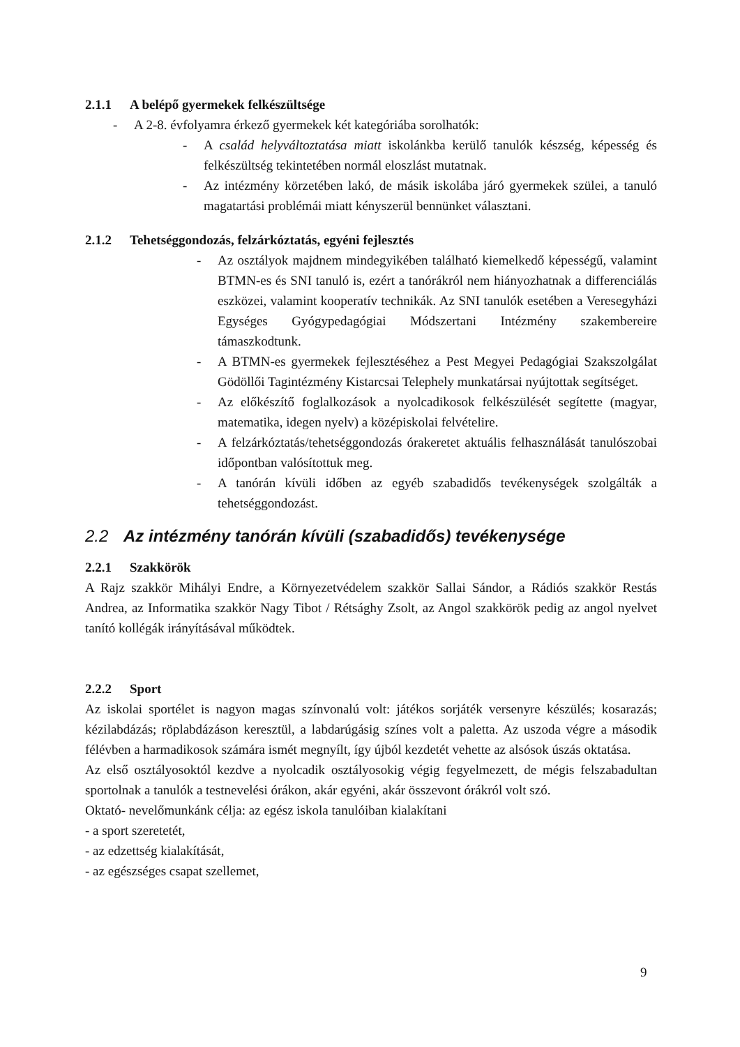2.1.1 A belépő gyermekek felkészültsége
- A 2-8. évfolyamra érkező gyermekek két kategóriába sorolhatók:
- A család helyváltoztatása miatt iskolánkba kerülő tanulók készség, képesség és felkészültség tekintetében normál eloszlást mutatnak.
- Az intézmény körzetében lakó, de másik iskolába járó gyermekek szülei, a tanuló magatartási problémái miatt kényszerül bennünket választani.
2.1.2 Tehetséggondozás, felzárkóztatás, egyéni fejlesztés
- Az osztályok majdnem mindegyikében található kiemelkedő képességű, valamint BTMN-es és SNI tanuló is, ezért a tanórákról nem hiányozhatnak a differenciálás eszközei, valamint kooperatív technikák. Az SNI tanulók esetében a Veresegyházi Egységes Gyógypedagógiai Módszertani Intézmény szakembereire támaszkodtunk.
- A BTMN-es gyermekek fejlesztéséhez a Pest Megyei Pedagógiai Szakszolgálat Gödöllői Tagintézmény Kistarcsai Telephely munkatársai nyújtottak segítséget.
- Az előkészítő foglalkozások a nyolcadikosok felkészülését segítette (magyar, matematika, idegen nyelv) a középiskolai felvételire.
- A felzárkóztatás/tehetséggondozás órakeretet aktuális felhasználását tanulószobai időpontban valósítottuk meg.
- A tanórán kívüli időben az egyéb szabadidős tevékenységek szolgálták a tehetséggondozást.
2.2 Az intézmény tanórán kívüli (szabadidős) tevékenysége
2.2.1 Szakkörök
A Rajz szakkör Mihályi Endre, a Környezetvédelem szakkör Sallai Sándor, a Rádiós szakkör Restás Andrea, az Informatika szakkör Nagy Tibot / Rétsághy Zsolt, az Angol szakkörök pedig az angol nyelvet tanító kollégák irányításával működtek.
2.2.2 Sport
Az iskolai sportélet is nagyon magas színvonalú volt: játékos sorjáték versenyre készülés; kosarazás; kézilabdázás; röplabdázáson keresztül, a labdarúgásig színes volt a paletta. Az uszoda végre a második félévben a harmadikosok számára ismét megnyílt, így újból kezdetét vehette az alsósok úszás oktatása.
Az első osztályosoktól kezdve a nyolcadik osztályosokig végig fegyelmezett, de mégis felszabadultan sportolnak a tanulók a testnevelési órákon, akár egyéni, akár összevont órákról volt szó.
Oktató- nevelőmunkánk célja: az egész iskola tanulóiban kialakítani
- a sport szeretetét,
- az edzettség kialakítását,
- az egészséges csapat szellemet,
9